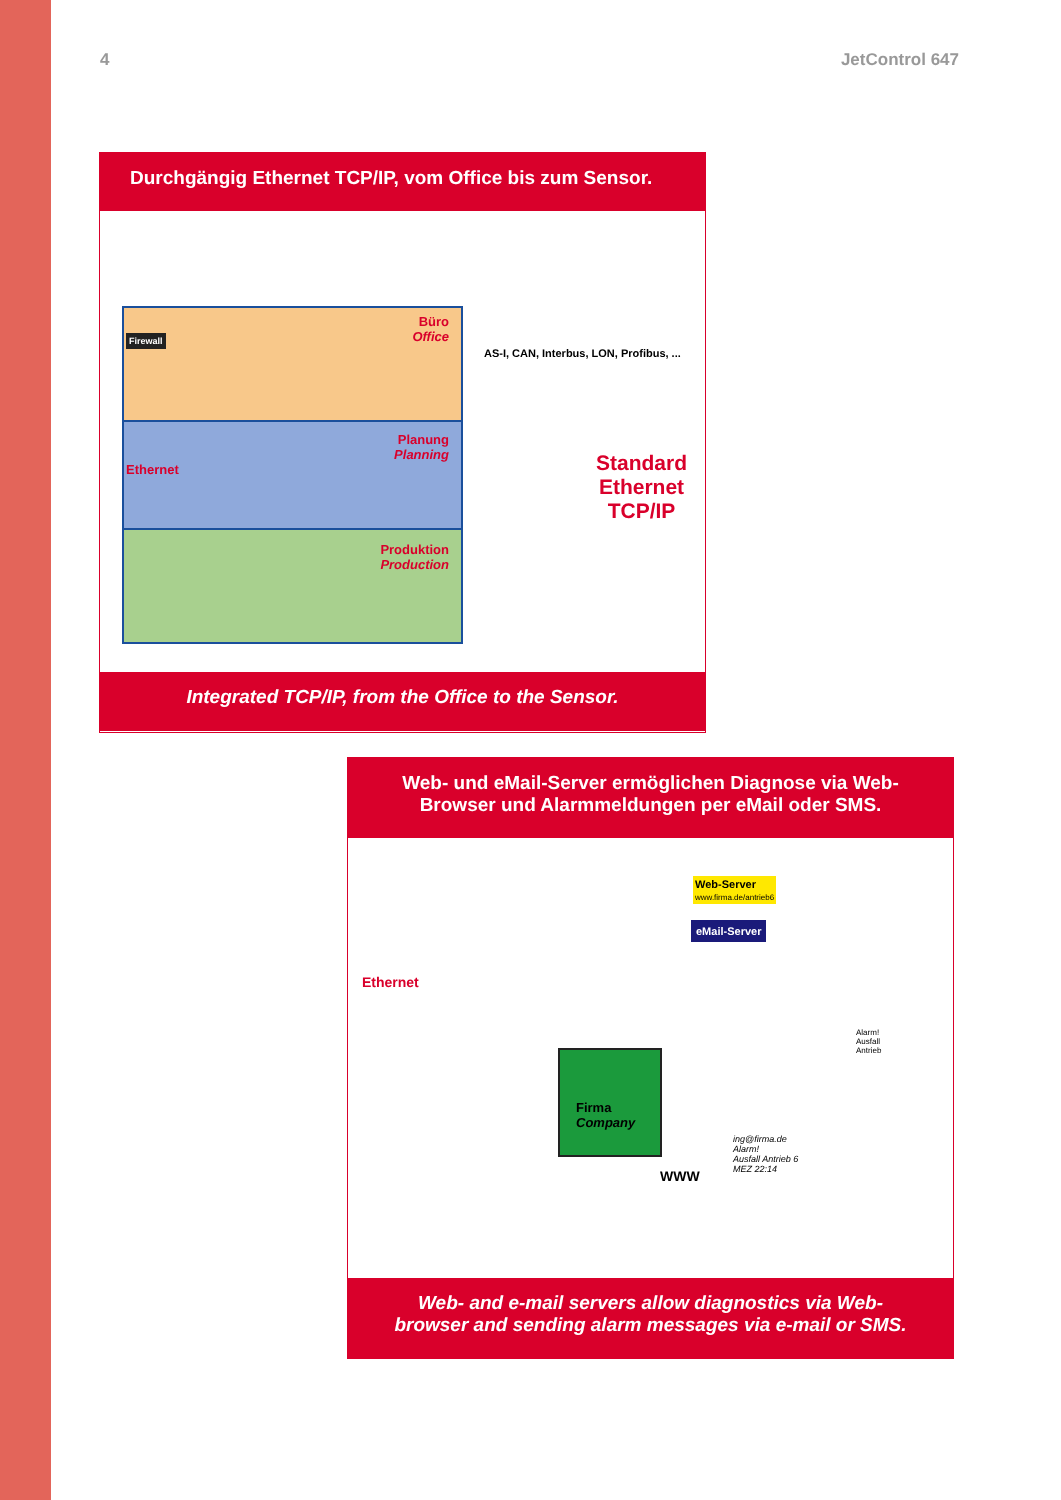4 JetControl 647
Durchgängig Ethernet TCP/IP, vom Office bis zum Sensor.
Büro
Office
Firewall
Planung
Planning
Ethernet
Produktion
Production
AS-I, CAN, Interbus, LON, Profibus, ...
Standard
Ethernet
TCP/IP
Integrated TCP/IP, from the Office to the Sensor.
Web- und eMail-Server ermöglichen Diagnose via Web-
Browser und Alarmmeldungen per eMail oder SMS.
Web-Server
www.firma.de/antrieb6
eMail-Server
Ethernet
Firma
Company
Alarm!
Ausfall
Antrieb
ing@firma.de
Alarm!
Ausfall Antrieb 6
MEZ 22:14
WWW
Web- and e-mail servers allow diagnostics via Web-
browser and sending alarm messages via e-mail or SMS.